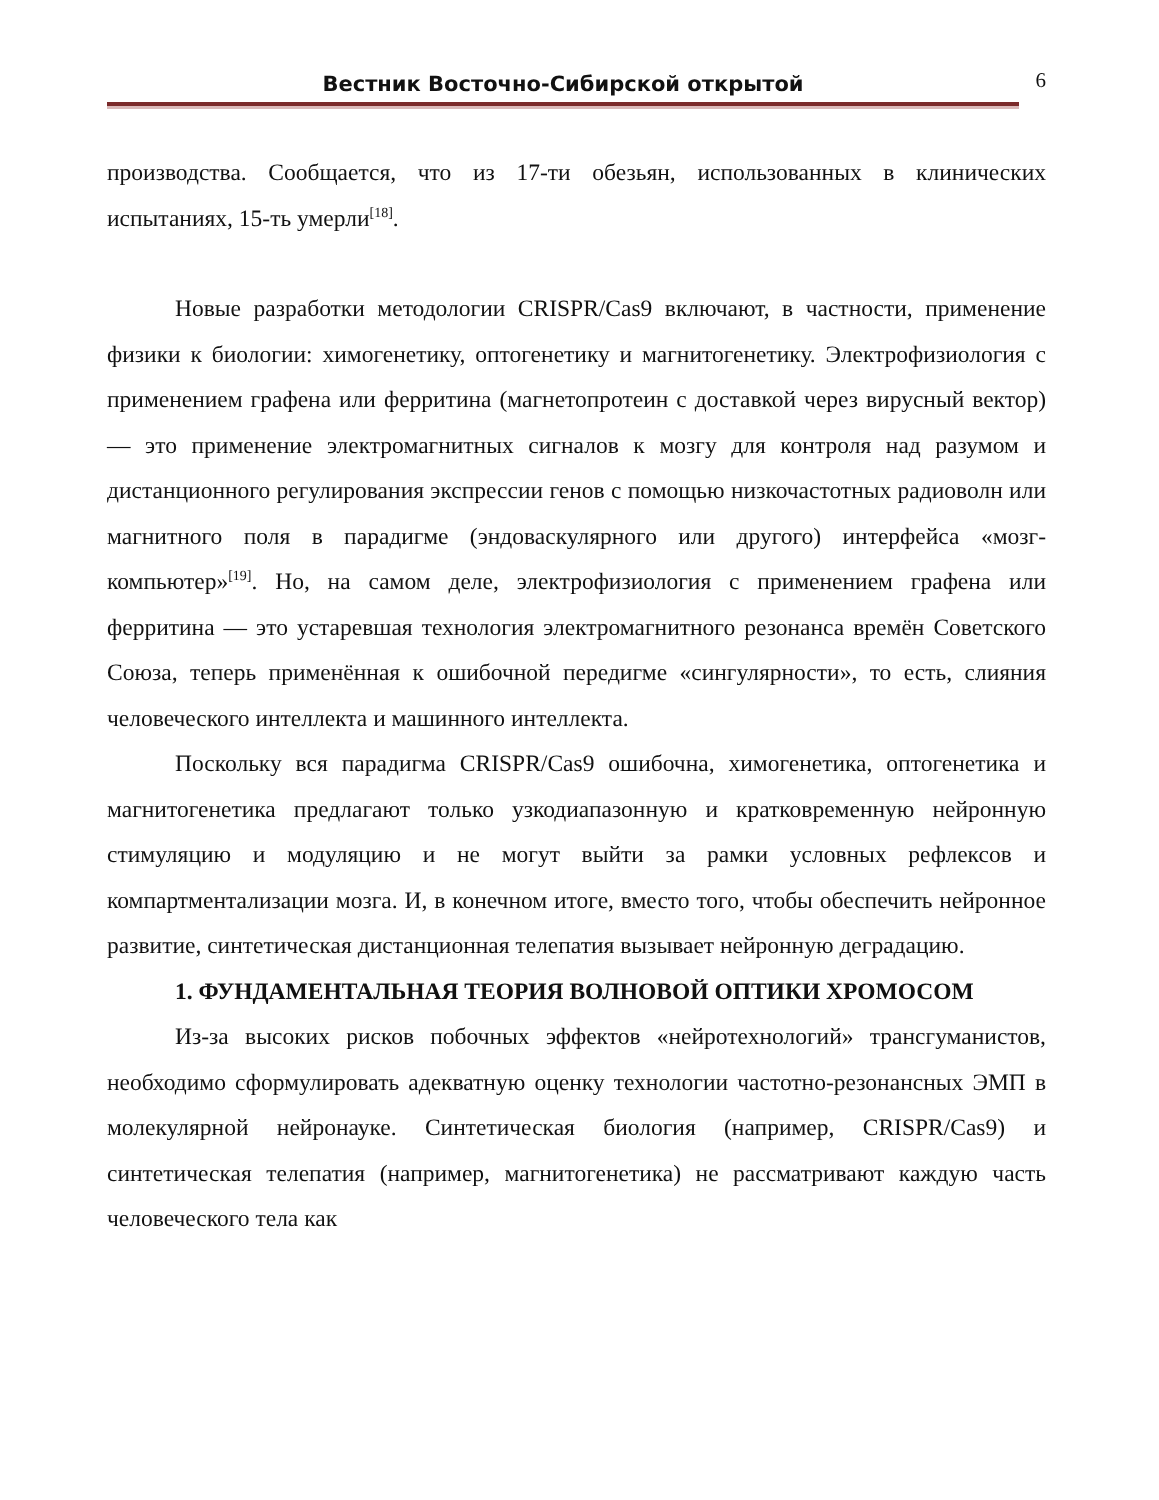Вестник Восточно-Сибирской открытой
6
производства. Сообщается, что из 17-ти обезьян, использованных в клинических испытаниях, 15-ть умерли<sup>[18]</sup>.
Новые разработки методологии CRISPR/Cas9 включают, в частности, применение физики к биологии: химогенетику, оптогенетику и магнитогенетику. Электрофизиология с применением графена или ферритина (магнетопротеин с доставкой через вирусный вектор) — это применение электромагнитных сигналов к мозгу для контроля над разумом и дистанционного регулирования экспрессии генов с помощью низкочастотных радиоволн или магнитного поля в парадигме (эндоваскулярного или другого) интерфейса «мозг-компьютер»<sup>[19]</sup>. Но, на самом деле, электрофизиология с применением графена или ферритина — это устаревшая технология электромагнитного резонанса времён Советского Союза, теперь применённая к ошибочной передигме «сингулярности», то есть, слияния человеческого интеллекта и машинного интеллекта.
Поскольку вся парадигма CRISPR/Cas9 ошибочна, химогенетика, оптогенетика и магнитогенетика предлагают только узкодиапазонную и кратковременную нейронную стимуляцию и модуляцию и не могут выйти за рамки условных рефлексов и компартментализации мозга. И, в конечном итоге, вместо того, чтобы обеспечить нейронное развитие, синтетическая дистанционная телепатия вызывает нейронную деградацию.
1. ФУНДАМЕНТАЛЬНАЯ ТЕОРИЯ ВОЛНОВОЙ ОПТИКИ ХРОМОСОМ
Из-за высоких рисков побочных эффектов «нейротехнологий» трансгуманистов, необходимо сформулировать адекватную оценку технологии частотно-резонансных ЭМП в молекулярной нейронауке. Синтетическая биология (например, CRISPR/Cas9) и синтетическая телепатия (например, магнитогенетика) не рассматривают каждую часть человеческого тела как